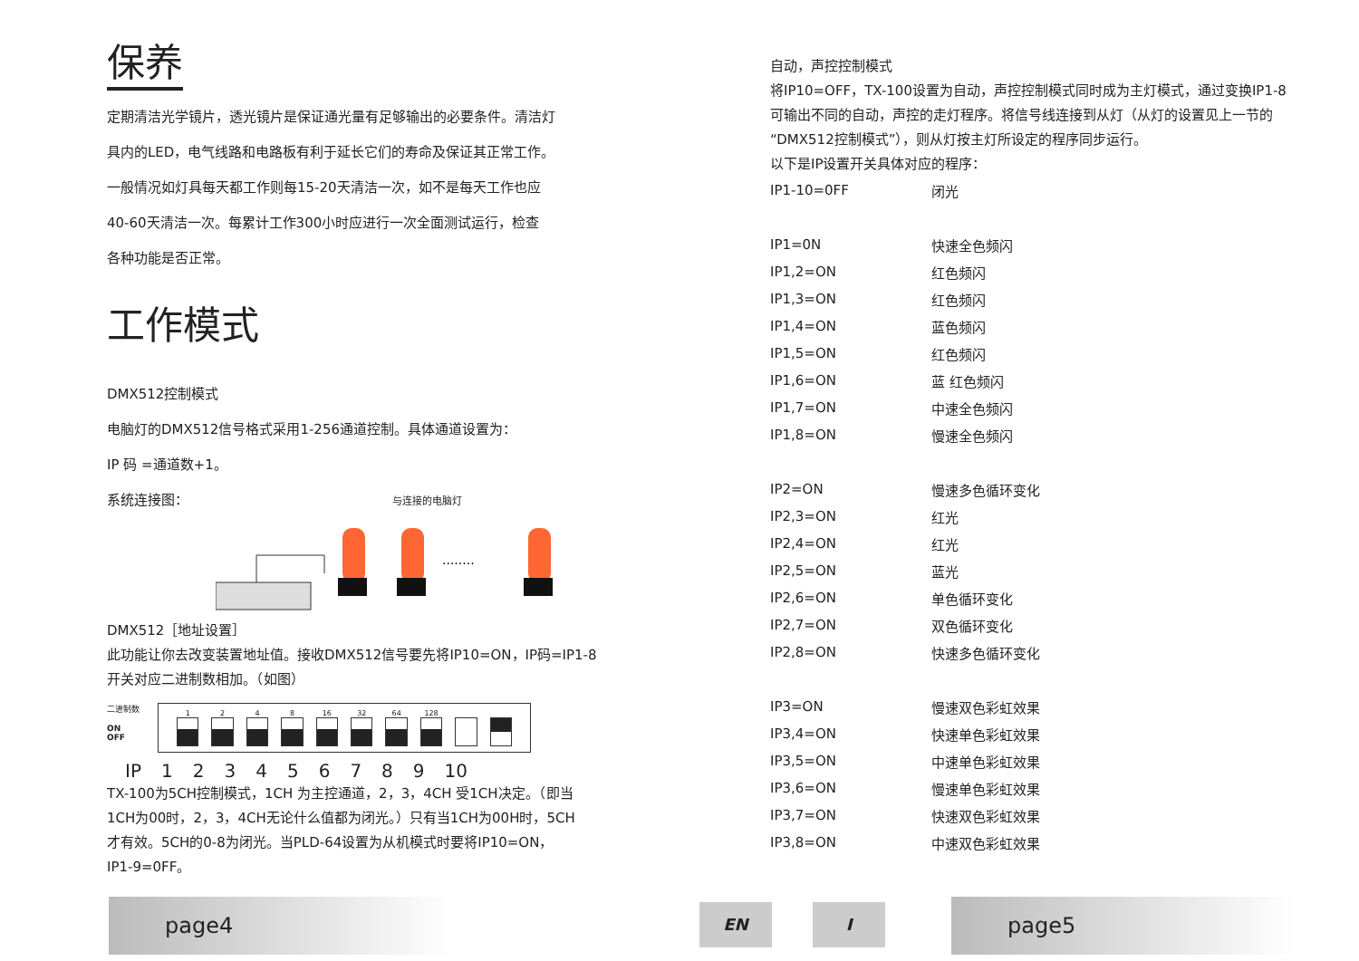保养
定期清洁光学镜片，透光镜片是保证通光量有足够输出的必要条件。清洁灯
具内的LED，电气线路和电路板有利于延长它们的寿命及保证其正常工作。
一般情况如灯具每天都工作则每15-20天清洁一次，如不是每天工作也应
40-60天清洁一次。每累计工作300小时应进行一次全面测试运行，检查
各种功能是否正常。
工作模式
DMX512控制模式
电脑灯的DMX512信号格式采用1-256通道控制。具体通道设置为：
IP 码 =通道数+1。
系统连接图： 与连接的电脑灯
........
DMX512［地址设置］
此功能让你去改变装置地址值。接收DMX512信号要先将IP10=ON，IP码=IP1-8
开关对应二进制数相加。（如图）
二进制数
ON
OFF
1 2 4 8 16 32 64 128
IP 1 2 3 4 5 6 7 8 9 10
TX-100为5CH控制模式，1CH 为主控通道，2，3，4CH 受1CH决定。（即当
1CH为00时，2，3，4CH无论什么值都为闭光。）只有当1CH为00H时，5CH
才有效。5CH的0-8为闭光。当PLD-64设置为从机模式时要将IP10=ON，
IP1-9=0FF。
自动，声控控制模式
将IP10=OFF，TX-100设置为自动，声控控制模式同时成为主灯模式，通过变换IP1-8
可输出不同的自动，声控的走灯程序。将信号线连接到从灯（从灯的设置见上一节的
“DMX512控制模式”），则从灯按主灯所设定的程序同步运行。
以下是IP设置开关具体对应的程序：
| IP1-10=0FF | 闭光 |
| IP1=0N | 快速全色频闪 |
| IP1,2=ON | 红色频闪 |
| IP1,3=ON | 红色频闪 |
| IP1,4=ON | 蓝色频闪 |
| IP1,5=ON | 红色频闪 |
| IP1,6=ON | 蓝 红色频闪 |
| IP1,7=ON | 中速全色频闪 |
| IP1,8=ON | 慢速全色频闪 |
| IP2=ON | 慢速多色循环变化 |
| IP2,3=ON | 红光 |
| IP2,4=ON | 红光 |
| IP2,5=ON | 蓝光 |
| IP2,6=ON | 单色循环变化 |
| IP2,7=ON | 双色循环变化 |
| IP2,8=ON | 快速多色循环变化 |
| IP3=ON | 慢速双色彩虹效果 |
| IP3,4=ON | 快速单色彩虹效果 |
| IP3,5=ON | 中速单色彩虹效果 |
| IP3,6=ON | 慢速单色彩虹效果 |
| IP3,7=ON | 快速双色彩虹效果 |
| IP3,8=ON | 中速双色彩虹效果 |
page4 EN I page5